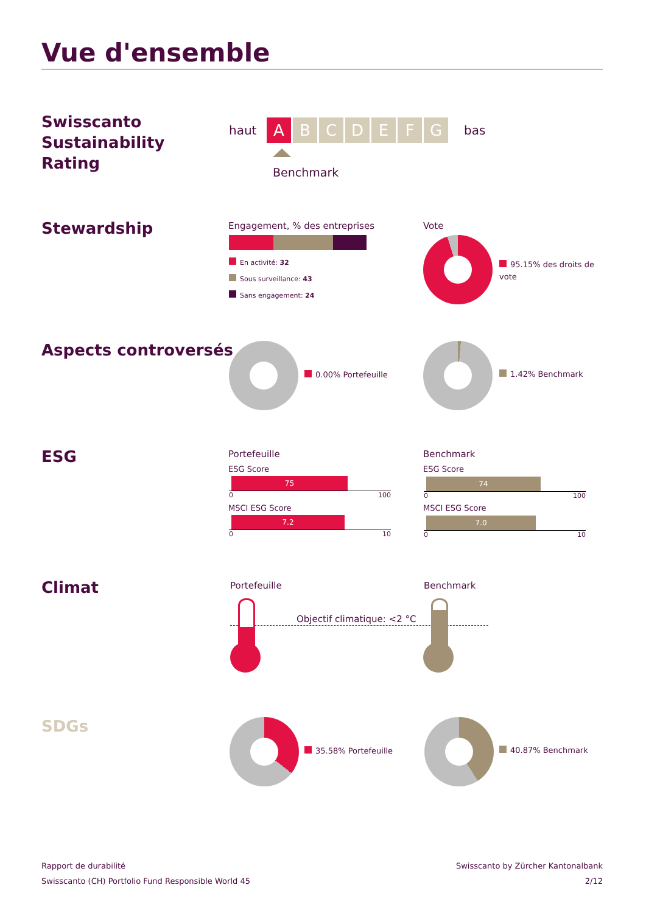Vue d'ensemble
Swisscanto
Sustainability
Rating
haut ABCDEFG bas
Benchmark
Stewardship Engagement, % des entreprises
En activité: 32
Sous surveillance: 43
Sans engagement: 24
Vote
95.15% des droits de vote
Aspects controversés
0.00% Portefeuille 1.42% Benchmark
ESG Portefeuille
ESG Score
75
0 100
MSCI ESG Score
7.2
0 10
Benchmark
ESG Score
74
0 100
MSCI ESG Score
7.0
0 10
Climat Portefeuille Benchmark
Objectif climatique: <2 °C
SDGs
35.58% Portefeuille 40.87% Benchmark
Rapport de durabilité
Swisscanto (CH) Portfolio Fund Responsible World 45
Swisscanto by Zürcher Kantonalbank
2/12